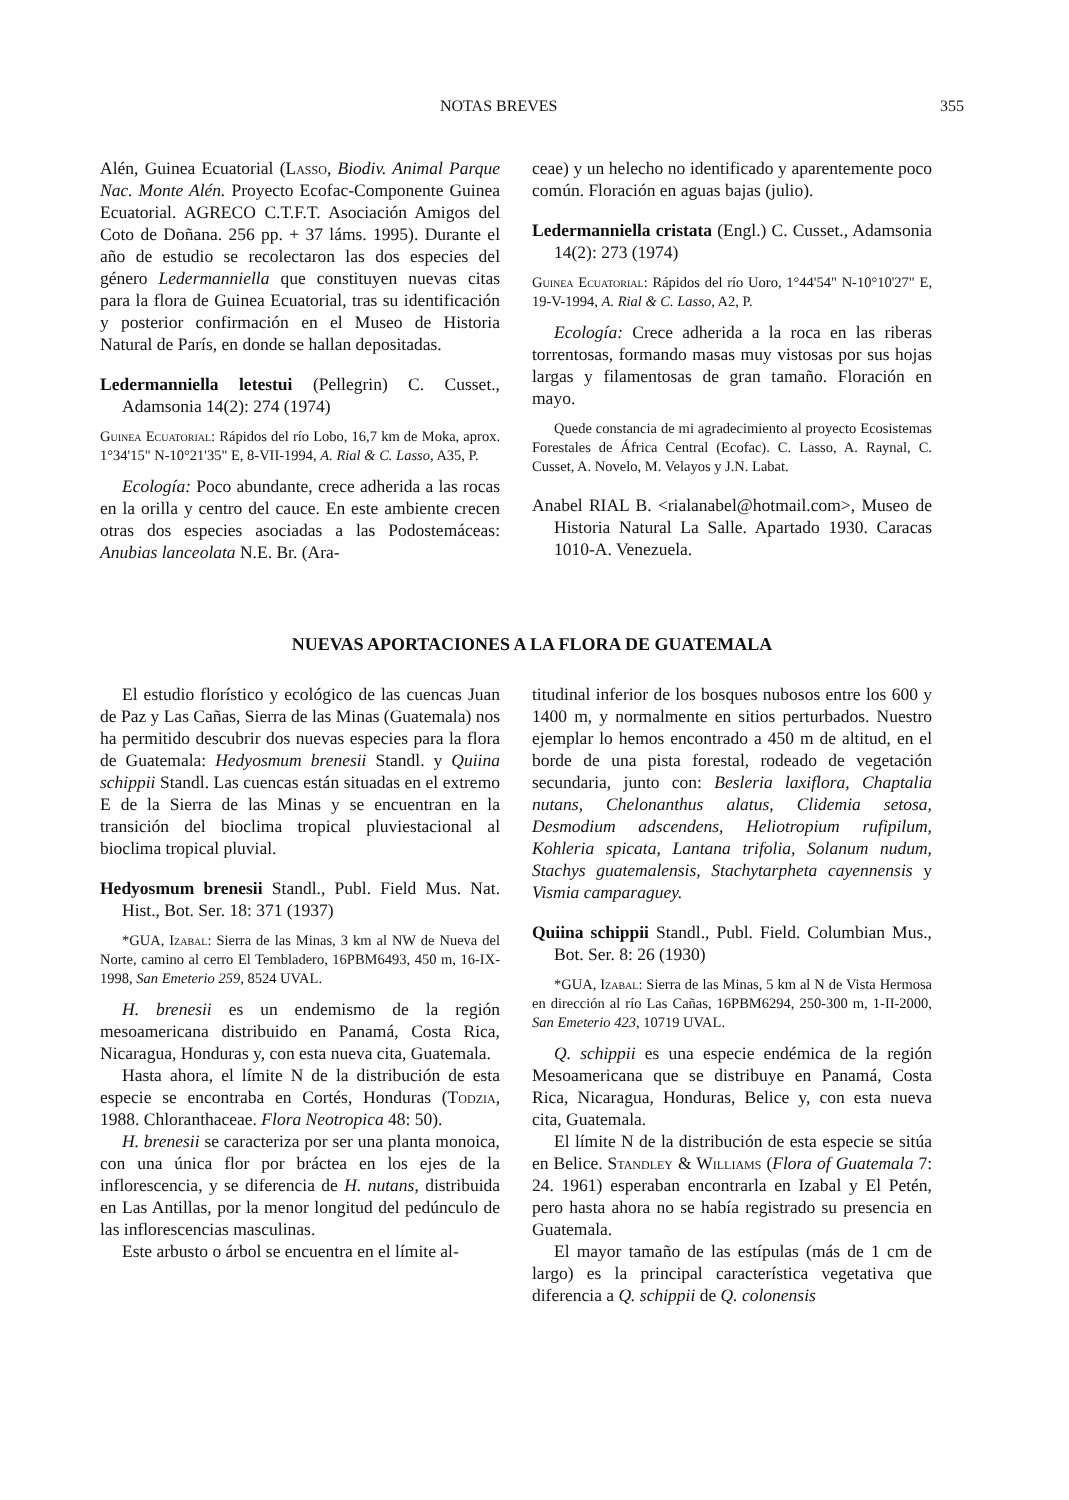NOTAS BREVES 355
Alén, Guinea Ecuatorial (Lasso, Biodiv. Animal Parque Nac. Monte Alén. Proyecto Ecofac-Componente Guinea Ecuatorial. AGRECO C.T.F.T. Asociación Amigos del Coto de Doñana. 256 pp. + 37 láms. 1995). Durante el año de estudio se recolectaron las dos especies del género Ledermanniella que constituyen nuevas citas para la flora de Guinea Ecuatorial, tras su identificación y posterior confirmación en el Museo de Historia Natural de París, en donde se hallan depositadas.
Ledermanniella letestui (Pellegrin) C. Cusset., Adamsonia 14(2): 274 (1974)
Guinea Ecuatorial: Rápidos del río Lobo, 16,7 km de Moka, aprox. 1°34'15" N-10°21'35" E, 8-VII-1994, A. Rial & C. Lasso, A35, P.
Ecología: Poco abundante, crece adherida a las rocas en la orilla y centro del cauce. En este ambiente crecen otras dos especies asociadas a las Podostemáceas: Anubias lanceolata N.E. Br. (Ara-
ceae) y un helecho no identificado y aparentemente poco común. Floración en aguas bajas (julio).
Ledermanniella cristata (Engl.) C. Cusset., Adamsonia 14(2): 273 (1974)
Guinea Ecuatorial: Rápidos del río Uoro, 1°44'54" N-10°10'27" E, 19-V-1994, A. Rial & C. Lasso, A2, P.
Ecología: Crece adherida a la roca en las riberas torrentosas, formando masas muy vistosas por sus hojas largas y filamentosas de gran tamaño. Floración en mayo.
Quede constancia de mi agradecimiento al proyecto Ecosistemas Forestales de África Central (Ecofac). C. Lasso, A. Raynal, C. Cusset, A. Novelo, M. Velayos y J.N. Labat.
Anabel RIAL B. <rialanabel@hotmail.com>, Museo de Historia Natural La Salle. Apartado 1930. Caracas 1010-A. Venezuela.
NUEVAS APORTACIONES A LA FLORA DE GUATEMALA
El estudio florístico y ecológico de las cuencas Juan de Paz y Las Cañas, Sierra de las Minas (Guatemala) nos ha permitido descubrir dos nuevas especies para la flora de Guatemala: Hedyosmum brenesii Standl. y Quiina schippii Standl. Las cuencas están situadas en el extremo E de la Sierra de las Minas y se encuentran en la transición del bioclima tropical pluviestacional al bioclima tropical pluvial.
Hedyosmum brenesii Standl., Publ. Field Mus. Nat. Hist., Bot. Ser. 18: 371 (1937)
*GUA, Izabal: Sierra de las Minas, 3 km al NW de Nueva del Norte, camino al cerro El Tembladero, 16PBM6493, 450 m, 16-IX-1998, San Emeterio 259, 8524 UVAL.
H. brenesii es un endemismo de la región mesoamericana distribuido en Panamá, Costa Rica, Nicaragua, Honduras y, con esta nueva cita, Guatemala.
Hasta ahora, el límite N de la distribución de esta especie se encontraba en Cortés, Honduras (Todzia, 1988. Chloranthaceae. Flora Neotropica 48: 50).
H. brenesii se caracteriza por ser una planta monoica, con una única flor por bráctea en los ejes de la inflorescencia, y se diferencia de H. nutans, distribuida en Las Antillas, por la menor longitud del pedúnculo de las inflorescencias masculinas.
Este arbusto o árbol se encuentra en el límite al-
titudinal inferior de los bosques nubosos entre los 600 y 1400 m, y normalmente en sitios perturbados. Nuestro ejemplar lo hemos encontrado a 450 m de altitud, en el borde de una pista forestal, rodeado de vegetación secundaria, junto con: Besleria laxiflora, Chaptalia nutans, Chelonanthus alatus, Clidemia setosa, Desmodium adscendens, Heliotropium rufipilum, Kohleria spicata, Lantana trifolia, Solanum nudum, Stachys guatemalensis, Stachytarpheta cayennensis y Vismia camparaguey.
Quiina schippii Standl., Publ. Field. Columbian Mus., Bot. Ser. 8: 26 (1930)
*GUA, Izabal: Sierra de las Minas, 5 km al N de Vista Hermosa en dirección al río Las Cañas, 16PBM6294, 250-300 m, 1-II-2000, San Emeterio 423, 10719 UVAL.
Q. schippii es una especie endémica de la región Mesoamericana que se distribuye en Panamá, Costa Rica, Nicaragua, Honduras, Belice y, con esta nueva cita, Guatemala.
El límite N de la distribución de esta especie se sitúa en Belice. Standley & Williams (Flora of Guatemala 7: 24. 1961) esperaban encontrarla en Izabal y El Petén, pero hasta ahora no se había registrado su presencia en Guatemala.
El mayor tamaño de las estípulas (más de 1 cm de largo) es la principal característica vegetativa que diferencia a Q. schippii de Q. colonensis